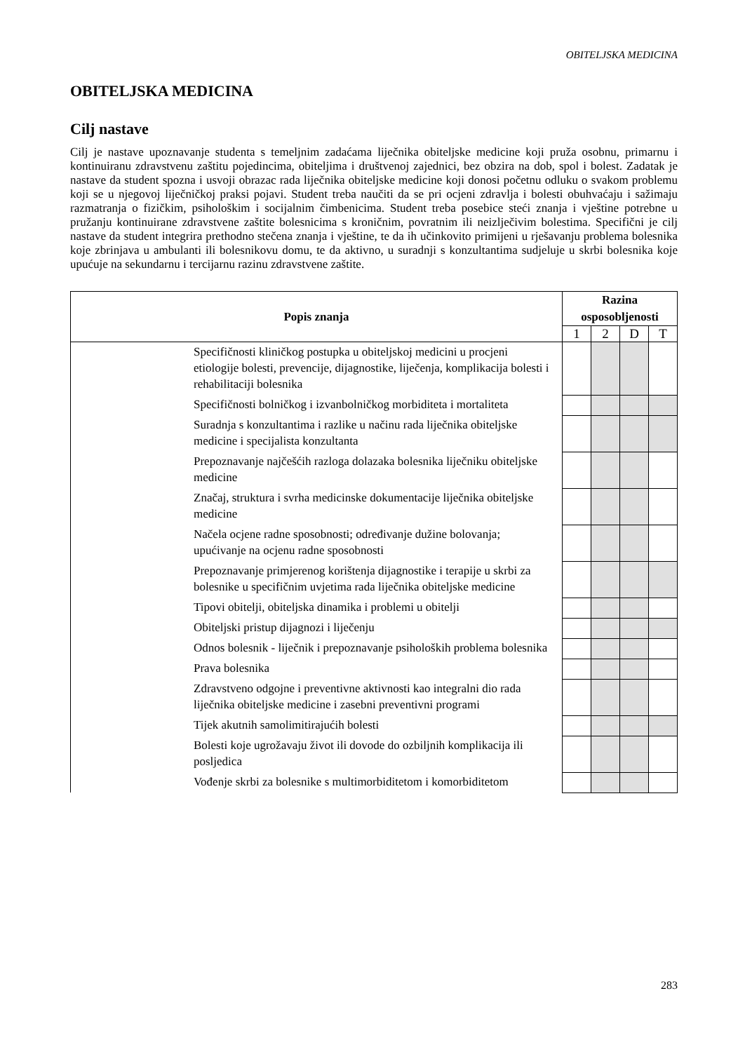OBITELJSKA MEDICINA
OBITELJSKA MEDICINA
Cilj nastave
Cilj je nastave upoznavanje studenta s temeljnim zadaćama liječnika obiteljske medicine koji pruža osobnu, primarnu i kontinuiranu zdravstvenu zaštitu pojedincima, obiteljima i društvenoj zajednici, bez obzira na dob, spol i bolest. Zadatak je nastave da student spozna i usvoji obrazac rada liječnika obiteljske medicine koji donosi početnu odluku o svakom problemu koji se u njegovoj liječničkoj praksi pojavi. Student treba naučiti da se pri ocjeni zdravlja i bolesti obuhvaćaju i sažimaju razmatranja o fizičkim, psihološkim i socijalnim čimbenicima. Student treba posebice steći znanja i vještine potrebne u pružanju kontinuirane zdravstvene zaštite bolesnicima s kroničnim, povratnim ili neizlječivim bolestima. Specifični je cilj nastave da student integrira prethodno stečena znanja i vještine, te da ih učinkovito primijeni u rješavanju problema bolesnika koje zbrinjava u ambulanti ili bolesnikovu domu, te da aktivno, u suradnji s konzultantima sudjeluje u skrbi bolesnika koje upućuje na sekundarnu i tercijarnu razinu zdravstvene zaštite.
| Popis znanja | Razina osposobljenosti | | | |
| --- | --- | --- | --- | --- |
| | 1 | 2 | D | T |
| Specifičnosti kliničkog postupka u obiteljskoj medicini u procjeni etiologije bolesti, prevencije, dijagnostike, liječenja, komplikacija bolesti i rehabilitaciji bolesnika | | | | |
| Specifičnosti bolničkog i izvanbolničkog morbiditeta i mortaliteta | | | | |
| Suradnja s konzultantima i razlike u načinu rada liječnika obiteljske medicine i specijalista konzultanta | | | | |
| Prepoznavanje najčešćih razloga dolazaka bolesnika liječniku obiteljske medicine | | | | |
| Značaj, struktura i svrha medicinske dokumentacije liječnika obiteljske medicine | | | | |
| Načela ocjene radne sposobnosti; određivanje dužine bolovanja; upućivanje na ocjenu radne sposobnosti | | | | |
| Prepoznavanje primjerenog korištenja dijagnostike i terapije u skrbi za bolesnike u specifičnim uvjetima rada liječnika obiteljske medicine | | | | |
| Tipovi obitelji, obiteljska dinamika i problemi u obitelji | | | | |
| Obiteljski pristup dijagnozi i liječenju | | | | |
| Odnos bolesnik - liječnik i prepoznavanje psiholoških problema bolesnika | | | | |
| Prava bolesnika | | | | |
| Zdravstveno odgojne i preventivne aktivnosti kao integralni dio rada liječnika obiteljske medicine i zasebni preventivni programi | | | | |
| Tijek akutnih samolimitirajućih bolesti | | | | |
| Bolesti koje ugrožavaju život ili dovode do ozbiljnih komplikacija ili posljedica | | | | |
| Vođenje skrbi za bolesnike s multimorbiditetom i komorbiditetom | | | | |
283